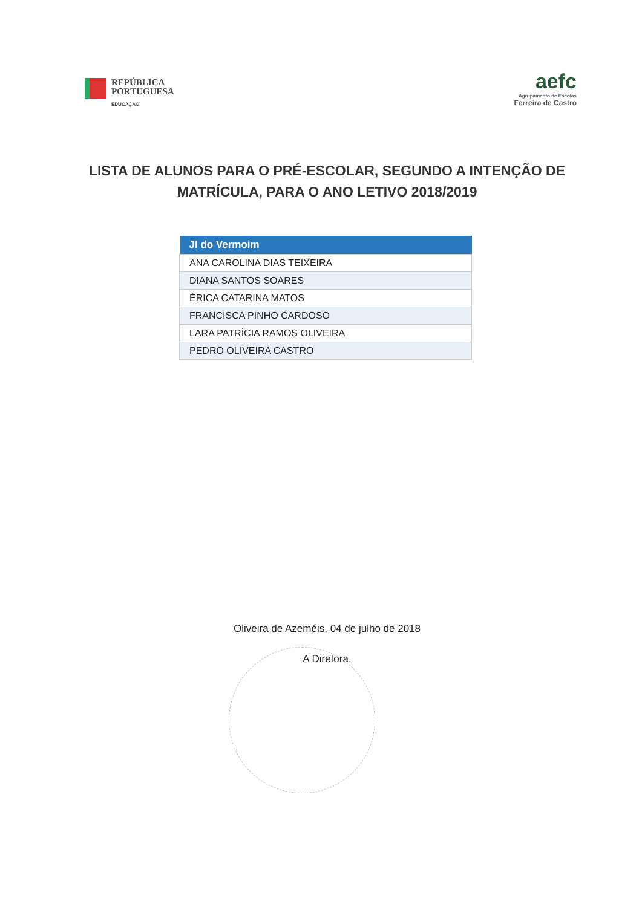REPÚBLICA
PORTUGUESA
EDUCAÇÃO
aefc
Agrupamento de Escolas
Ferreira de Castro
LISTA DE ALUNOS PARA O PRÉ-ESCOLAR, SEGUNDO A INTENÇÃO DE MATRÍCULA, PARA O ANO LETIVO 2018/2019
| JI do Vermoim |
| --- |
| ANA CAROLINA DIAS TEIXEIRA |
| DIANA SANTOS SOARES |
| ÉRICA CATARINA MATOS |
| FRANCISCA PINHO CARDOSO |
| LARA PATRÍCIA RAMOS OLIVEIRA |
| PEDRO OLIVEIRA CASTRO |
Oliveira de Azeméis, 04 de julho de 2018
A Diretora,